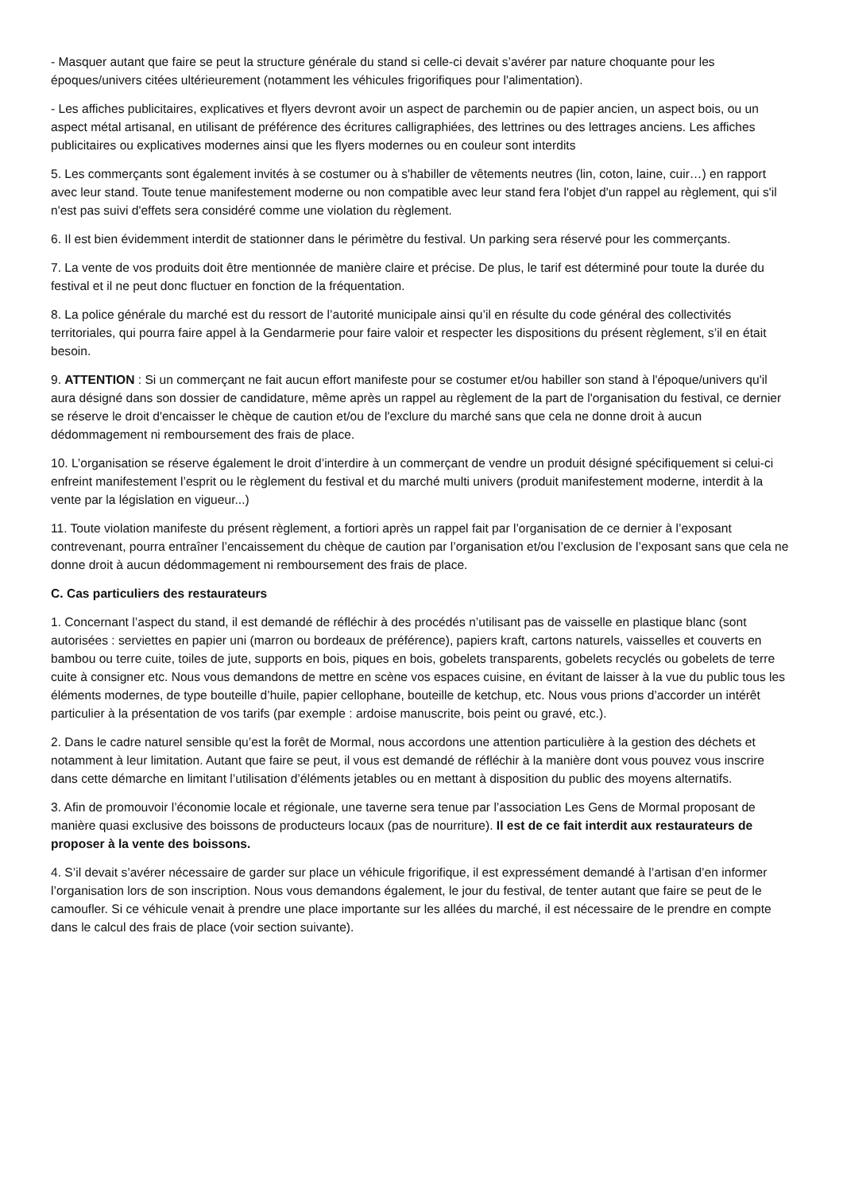- Masquer autant que faire se peut la structure générale du stand si celle-ci devait s’avérer par nature choquante pour les époques/univers citées ultérieurement (notamment les véhicules frigorifiques pour l'alimentation).
- Les affiches publicitaires, explicatives et flyers devront avoir un aspect de parchemin ou de papier ancien, un aspect bois, ou un aspect métal artisanal, en utilisant de préférence des écritures calligraphiées, des lettrines ou des lettrages anciens. Les affiches publicitaires ou explicatives modernes ainsi que les flyers modernes ou en couleur sont interdits
5. Les commerçants sont également invités à se costumer ou à s'habiller de vêtements neutres (lin, coton, laine, cuir…) en rapport avec leur stand. Toute tenue manifestement moderne ou non compatible avec leur stand fera l'objet d'un rappel au règlement, qui s'il n'est pas suivi d'effets sera considéré comme une violation du règlement.
6. Il est bien évidemment interdit de stationner dans le périmètre du festival. Un parking sera réservé pour les commerçants.
7. La vente de vos produits doit être mentionnée de manière claire et précise. De plus, le tarif est déterminé pour toute la durée du festival et il ne peut donc fluctuer en fonction de la fréquentation.
8. La police générale du marché est du ressort de l’autorité municipale ainsi qu’il en résulte du code général des collectivités territoriales, qui pourra faire appel à la Gendarmerie pour faire valoir et respecter les dispositions du présent règlement, s’il en était besoin.
9. ATTENTION : Si un commerçant ne fait aucun effort manifeste pour se costumer et/ou habiller son stand à l'époque/univers qu'il aura désigné dans son dossier de candidature, même après un rappel au règlement de la part de l'organisation du festival, ce dernier se réserve le droit d'encaisser le chèque de caution et/ou de l'exclure du marché sans que cela ne donne droit à aucun dédommagement ni remboursement des frais de place.
10. L’organisation se réserve également le droit d’interdire à un commerçant de vendre un produit désigné spécifiquement si celui-ci enfreint manifestement l’esprit ou le règlement du festival et du marché multi univers (produit manifestement moderne, interdit à la vente par la législation en vigueur...)
11. Toute violation manifeste du présent règlement, a fortiori après un rappel fait par l’organisation de ce dernier à l’exposant contrevenant, pourra entraîner l’encaissement du chèque de caution par l’organisation et/ou l’exclusion de l’exposant sans que cela ne donne droit à aucun dédommagement ni remboursement des frais de place.
C. Cas particuliers des restaurateurs
1. Concernant l’aspect du stand, il est demandé de réfléchir à des procédés n’utilisant pas de vaisselle en plastique blanc (sont autorisées : serviettes en papier uni (marron ou bordeaux de préférence), papiers kraft, cartons naturels, vaisselles et couverts en bambou ou terre cuite, toiles de jute, supports en bois, piques en bois, gobelets transparents, gobelets recyclés ou gobelets de terre cuite à consigner etc. Nous vous demandons de mettre en scène vos espaces cuisine, en évitant de laisser à la vue du public tous les éléments modernes, de type bouteille d’huile, papier cellophane, bouteille de ketchup, etc. Nous vous prions d’accorder un intérêt particulier à la présentation de vos tarifs (par exemple : ardoise manuscrite, bois peint ou gravé, etc.).
2. Dans le cadre naturel sensible qu’est la forêt de Mormal, nous accordons une attention particulière à la gestion des déchets et notamment à leur limitation. Autant que faire se peut, il vous est demandé de réfléchir à la manière dont vous pouvez vous inscrire dans cette démarche en limitant l’utilisation d’éléments jetables ou en mettant à disposition du public des moyens alternatifs.
3. Afin de promouvoir l’économie locale et régionale, une taverne sera tenue par l’association Les Gens de Mormal proposant de manière quasi exclusive des boissons de producteurs locaux (pas de nourriture). Il est de ce fait interdit aux restaurateurs de proposer à la vente des boissons.
4. S’il devait s’avérer nécessaire de garder sur place un véhicule frigorifique, il est expressément demandé à l’artisan d’en informer l’organisation lors de son inscription. Nous vous demandons également, le jour du festival, de tenter autant que faire se peut de le camoufler. Si ce véhicule venait à prendre une place importante sur les allées du marché, il est nécessaire de le prendre en compte dans le calcul des frais de place (voir section suivante).